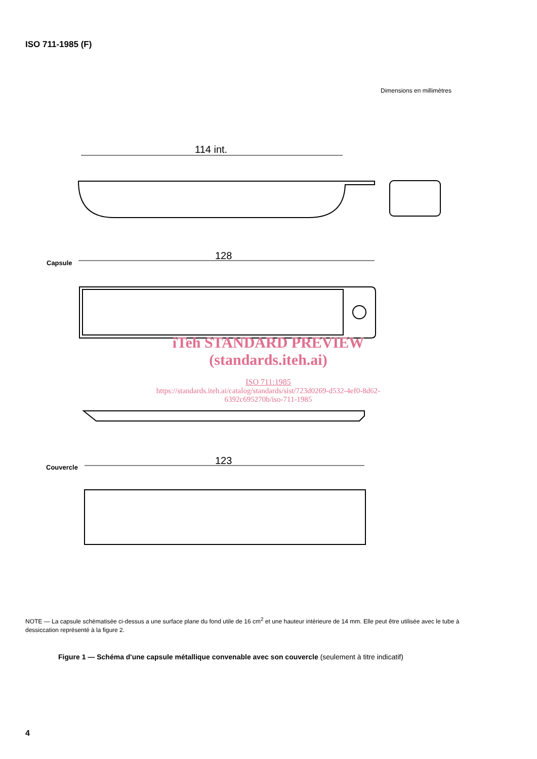ISO 711-1985 (F)
Dimensions en millimètres
114 int.
128
Capsule
123
Couvercle
iTeh STANDARD PREVIEW
(standards.iteh.ai)
ISO 711:1985
https://standards.iteh.ai/catalog/standards/sist/723d0269-d532-4ef0-8d62-6392c695270b/iso-711-1985
NOTE — La capsule schématisée ci-dessus a une surface plane du fond utile de 16 cm<sup>2</sup> et une hauteur intérieure de 14 mm. Elle peut être utilisée avec le tube à dessiccation représenté à la figure 2.
Figure 1 — Schéma d'une capsule métallique convenable avec son couvercle (seulement à titre indicatif)
4